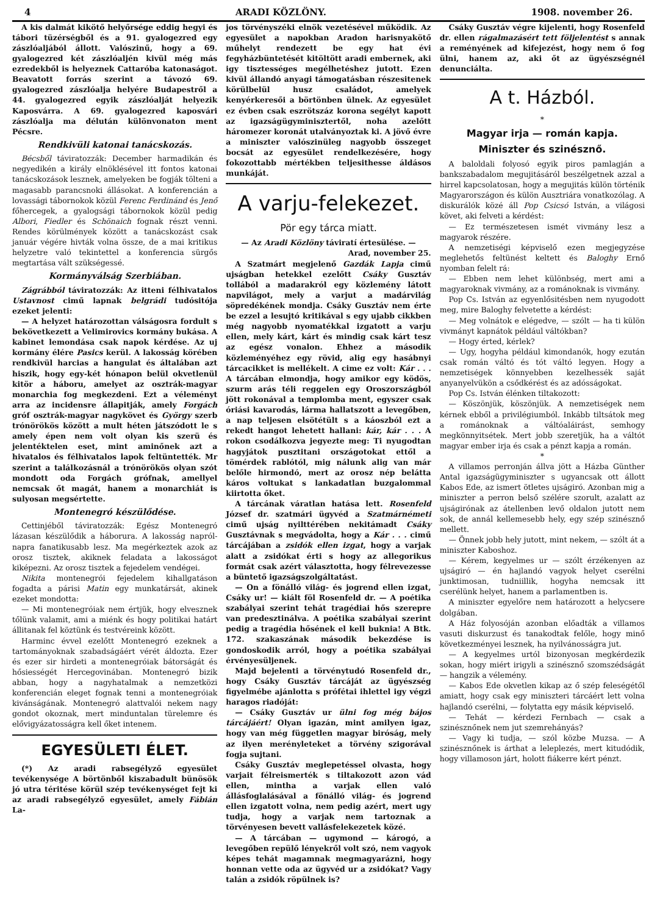4 ARADI KÖZLÖNY. 1908. november 26.
A kis dalmát kikötő helyőrsége eddig hegyi és tábori tüzérségből és a 91. gyalogezred egy zászlóaljából állott. Valószinű, hogy a 69. gyalogezred két zászlóaljén kivül még más ezredekből is helyeznek Cattaróba katonaságot. Beavatott forrás szerint a távozó 69. gyalogezred zászlóalja helyére Budapestről a 44. gyalogezred egyik zászlóalját helyezik Kaposvárra. A 69. gyalogezred kaposvári zászlóalja ma délután különvonaton ment Pécsre.
Rendkivüli katonai tanácskozás.
Bécsből táviratozzák: December harmadikán és negyedikén a király elnöklésével itt fontos katonai tanácskozások lesznek, amelyeken be fogják tölteni a magasabb parancsnoki állásokat. A konferencián a lovassági tábornokok közül Ferenc Ferdinánd és Jenő főhercegek, a gyalogsági tábornokok közül pedig Albori, Fiedler és Schönaich fognak részt venni. Rendes körülmények között a tanácskozást csak január végére hivták volna össze, de a mai kritikus helyzetre való tekintettel a konferencia sürgős megtartása vált szükségessé.
Kormányválság Szerbiában.
Zágrábból táviratozzák: Az itteni félhivatalos Ustavnost cimű lapnak belgrádi tudósitója ezeket jelenti:
— A helyzet határozottan válságosra fordult s bekövetkezett a Velimirovics kormány bukása. A kabinet lemondása csak napok kérdése. Az uj kormány élére Pasics kerül. A lakosság körében rendkivül harcias a hangulat és általában azt hiszik, hogy egy-két hónapon belül okvetlenül kitör a háboru, amelyet az osztrák-magyar monarchia fog megkezdeni. Ezt a véleményt arra az incidensre állapitják, amely Forgách gróf osztrák-magyar nagykövet és György szerb trónörökös között a mult héten játszódott le s amely épen nem volt olyan kis szerü és jelentéktelen eset, mint aminőnek azt a hivatalos és félhivatalos lapok feltüntették. Mr szerint a találkozásnál a trónörökös olyan szót mondott oda Forgách grófnak, amellyel nemcsak őt magát, hanem a monarchiát is sulyosan megsértette.
Montenegró készülődése.
Cettinjéből táviratozzák: Egész Montenegró lázasan készülődik a háborura. A lakosság napról-napra fanatikusabb lesz. Ma megérkeztek azok az orosz tisztek, akiknek feladata a lakosságot kiképezni. Az orosz tisztek a fejedelem vendégei.
Nikita montenegrói fejedelem kihallgatáson fogadta a párisi Matin egy munkatársát, akinek ezeket mondotta:
— Mi montenegróiak nem értjük, hogy elvesznek tőlünk valamit, ami a miénk és hogy politikai határt állitanak fel köztünk és testvéreink között.
Harminc évvel ezelőtt Montenegró ezeknek a tartományoknak szabadságáért vérét áldozta. Ezer és ezer sir hirdeti a montenegróiak bátorságát és hősiességét Hercegovinában. Montenegró bizik abban, hogy a nagyhatalmak a nemzetközi konferencián eleget fognak tenni a montenegróiak kivánságának. Montenegró alattvalói nekem nagy gondot okoznak, mert minduntalan türelemre és elővigyázatosságra kell őket intenem.
EGYESÜLETI ÉLET.
(*) Az aradi rabsegélyző egyesület tevékenysége A börtönből kiszabadult bünösök jó utra téritése körül szép tevékenységet fejt ki az aradi rabsegélyző egyesület, amely Fábián La-
jos törvényszéki elnök vezetésével működik. Az egyesület a napokban Aradon harisnyakötő műhelyt rendezett be egy hat évi fegyházbüntetését kitöltött aradi embernek, aki igy tisztességes megélhetéshez jutott. Ezen kivül állandó anyagi támogatásban részesitenek körülbelül husz családot, amelyek kenyérkeresői a börtönben ülnek. Az egyesület ez évben csak eszrötszáz korona segélyt kapott az igazságügyminisztertől, noha azelőtt háromezer koronát utalványoztak ki. A jövő évre a miniszter valószinüleg nagyobb összeget bocsát az egyesület rendelkezésére, hogy fokozottabb mértékben teljesithesse áldásos munkáját.
A varju-felekezet.
Pör egy tárca miatt.
— Az Aradi Közlöny táviratí értesülése. —
Arad, november 25.
A Szatmárt megjelenő Gazdák Lapja cimű ujságban hetekkel ezelőtt Csáky Gusztáv tollából a madarakról egy közlemény látott napvilágot, mely a varjut a madárvilág söpredékének mondja. Csáky Gusztáv nem érte be ezzel a lesujtó kritikával s egy ujabb cikkben még nagyobb nyomatékkal izgatott a varju ellen, mely kárt, kárt és mindig csak kárt tesz az egész vonalon. Ehhez a második közleményéhez egy rövid, alig egy hasábnyi tárcacikket is mellékelt. A cime ez volt: Kár . . . A tárcában elmondja, hogy amikor egy ködös, szurm arás téli reggelen egy Oroszországból jött rokonával a templomba ment, egyszer csak óriási kavarodás, lárma hallatszott a levegőben, a nap teljesen elsötétült s a káoszból ezt a rekedt hangot lehetett hallani: kár, kár . . . A rokon csodálkozva jegyezte meg: Ti nyugodtan hagyjátok pusztitani országotokat ettől a tömérdek rablótól, mig nálunk alig van már belőle hirmondó, mert az orosz nép belátta káros voltukat s lankadatlan buzgalommal kiirtotta őket.
A tárcának váratlan hatása lett. Rosenfeld József dr. szatmári ügyvéd a Szatmárnémeti cimű ujság nyilttérében nekitámadt Csáky Gusztávnak s megvádolta, hogy a Kár . . . cimű tárcájában a zsidók ellen izgat, hogy a varjak alatt a zsidókat érti s hogy az allegorikus formát csak azért választotta, hogy félrevezesse a büntető igazságszolgáltatást.
— On a fönálló világ- és jogrend ellen izgat, Csáky ur! — kiált föl Rosenfeld dr. — A poétika szabályai szerint tehát tragédiai hős szerepre van predesztinálva. A poétika szabályai szerint pedig a tragédia hősének el kell buknia! A Btk. 172. szakaszának második bekezdése is gondoskodik arról, hogy a poétika szabályai érvényesüljenek.
Majd bejelenti a törvénytudó Rosenfeld dr., hogy Csáky Gusztáv tárcáját az ügyészség figyelmébe ajánlotta s prófétai ihlettel igy végzi haragos riadóját:
— Csáky Gusztáv ur ülni fog még bájos tárcájáért! Olyan igazán, mint amilyen igaz, hogy van még független magyar biróság, mely az ilyen merényleteket a törvény szigorával fogja sujtani.
Csáky Gusztáv meglepetéssel olvasta, hogy varjait félreismerték s tiltakozott azon vád ellen, mintha a varjak ellen való állásfoglalásával a fönálló világ- és jogrend ellen izgatott volna, nem pedig azért, mert ugy tudja, hogy a varjak nem tartoznak a törvényesen bevett vallásfelekezetek közé.
— A tárcában — ugymond — károgó, a levegőben repülő lényekről volt szó, nem vagyok képes tehát magamnak megmagyarázni, hogy honnan vette oda az ügyvéd ur a zsidókat? Vagy talán a zsidók röpülnek is?
Csáky Gusztáv végre kijelenti, hogy Rosenfeld dr. ellen rágalmazásért tett följelentést s annak a reményének ad kifejezést, hogy nem ő fog ülni, hanem az, aki őt az ügyészségnél denunciálta.
A t. Házból.
*
Magyar irja — román kapja.
Miniszter és szinésznő.
A baloldali folyosó egyik piros pamlagján a bankszabadalom megujitásáról beszélgetnek azzal a hirrel kapcsolatosan, hogy a megujitás külön történik Magyarországon és külön Ausztriára vonatkozólag. A diskurálók közé áll Pop Csicsó István, a világosi követ, aki felveti a kérdést:
— Ez természetesen ismét vivmány lesz a magyarok részére.
A nemzetiségi képviselő ezen megjegyzése meglehetős feltünést keltett és Baloghy Ernő nyomban felelt rá:
— Ebben nem lehet különbség, mert ami a magyaroknak vivmány, az a románoknak is vivmány.
Pop Cs. István az egyenlősitésben nem nyugodott meg, mire Baloghy felvetette a kérdést:
— Meg volnátok e elégedve, — szólt — ha ti külön vivmányt kapnátok például váltókban?
— Hogy érted, kérlek?
— Ugy, hogyha például kimondanók, hogy ezután csak román váltó és tót váltó legyen. Hogy a nemzetiségek könnyebben kezelhessék saját anyanyelvükön a csődkérést és az adósságokat.
Pop Cs. István élénken tiltakozott:
— Köszönjük, köszönjük. A nemzetiségek nem kérnek ebből a privilégiumból. Inkább tiltsátok meg a románoknak a váltóaláirást, semhogy megkönnyitsétek. Mert jobb szeretjük, ha a váltót magyar ember irja és csak a pénzt kapja a román.
*
A villamos perronján állva jött a Házba Günther Antal igazságügyminiszter s ugyancsak ott állott Kabos Ede, az ismert ötletes ujságiró. Azonban mig a miniszter a perron belső szélére szorult, azalatt az ujságirónak az átellenben levő oldalon jutott nem sok, de annál kellemesebb hely, egy szép szinésznő mellett.
— Önnek jobb hely jutott, mint nekem, — szólt át a miniszter Kaboshoz.
— Kérem, kegyelmes ur — szólt érzékenyen az ujságiró — én hajlandó vagyok helyet cserélni junktimosan, tudniillik, hogyha nemcsak itt cserélünk helyet, hanem a parlamentben is.
A miniszter egyelőre nem határozott a helycsere dolgában.
A Ház folyosóján azonban előadták a villamos vasuti diskurzust és tanakodtak felőle, hogy minő következményei lesznek, ha nyilvánosságra jut.
— A kegyelmes urtól bizonyosan megkérdezik sokan, hogy miért irigyli a szinésznő szomszédságát — hangzik a vélemény.
— Kabos Ede okvetlen kikap az ő szép feleségétől amiatt, hogy csak egy miniszteri tárcáért lett volna hajlandó cserélni, — folytatta egy másik képviselő.
— Tehát — kérdezi Fernbach — csak a szinésznőnek nem jut szemrehányás?
— Vagy ki tudja, — szól közbe Muzsa. — A szinésznőnek is árthat a leleplezés, mert kitudódik, hogy villamoson járt, holott fiákerre kért pénzt.